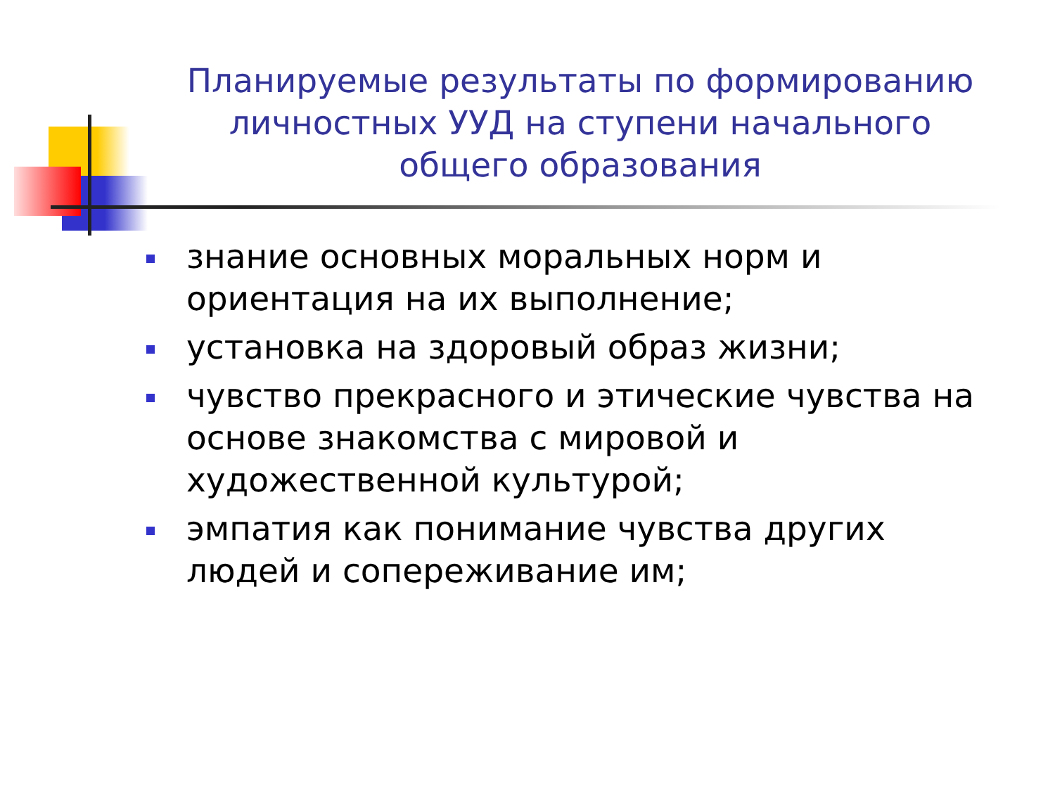Планируемые результаты по формированию личностных УУД на ступени начального общего образования
знание основных моральных норм и ориентация на их выполнение;
установка на здоровый образ жизни;
чувство прекрасного и этические чувства на основе знакомства с мировой и художественной культурой;
эмпатия как понимание чувства других людей и сопереживание им;